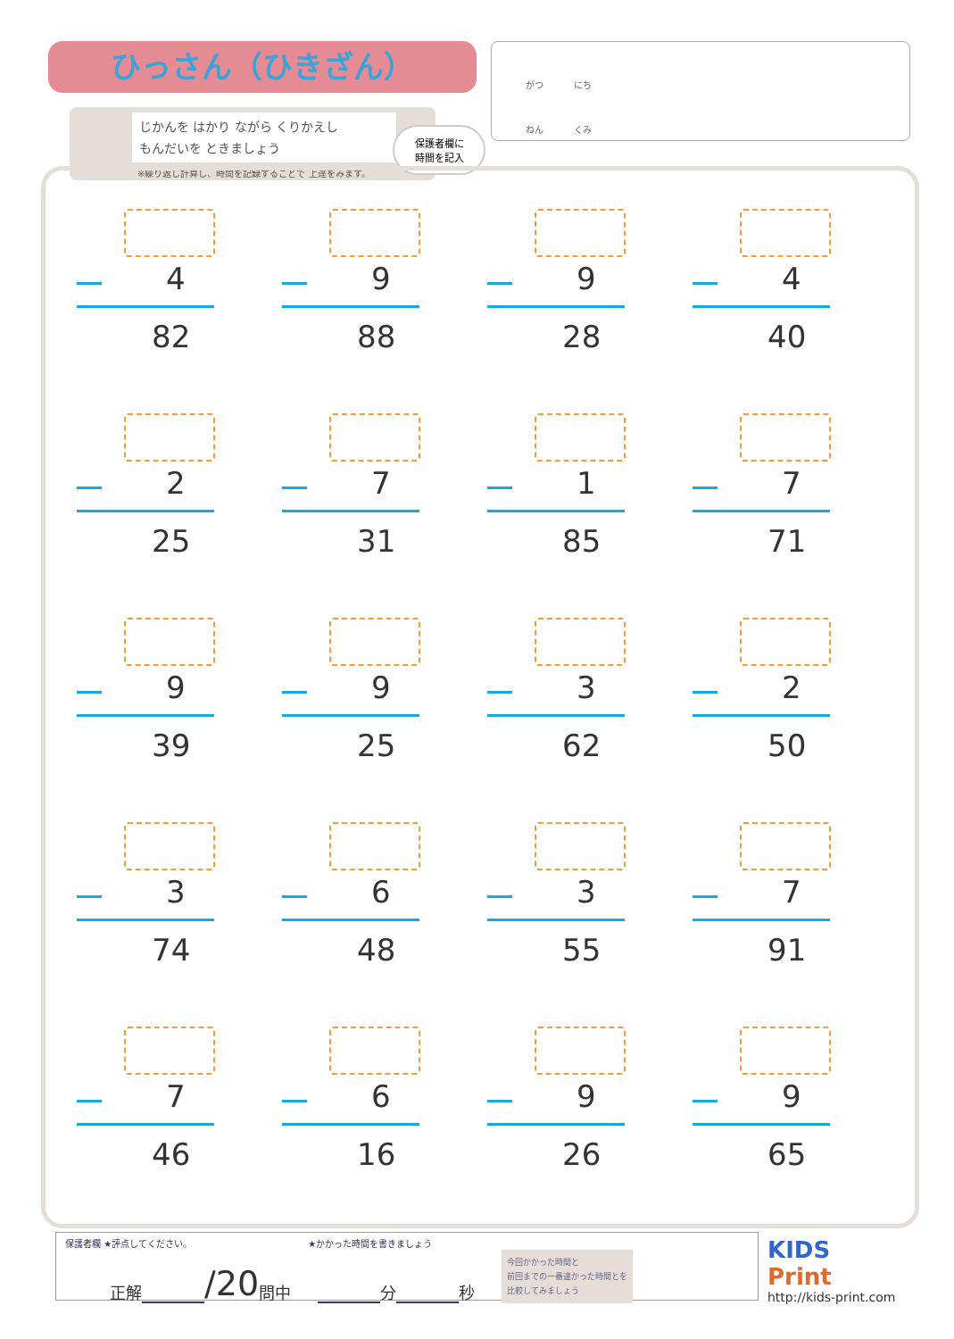ひっさん（ひきざん）
じかんを はかり ながら くりかえし
もんだいを ときましょう
※繰り返し計算し、時間を記録することで 上達をみます。
保護者欄に
時間を記入
がつ にち
ねん くみ
4
82
9
88
9
28
4
40
2
25
7
31
1
85
7
71
9
39
9
25
3
62
2
50
3
74
6
48
3
55
7
91
7
46
6
16
9
26
9
65
保護者欄 ★評点してください。 ★かかった時間を書きましょう
正解 /20 問中 分 秒 今回かかった時間と
前回までの一番速かった時間とを
比較してみましょう
KIDS
Print
http://kids-print.com